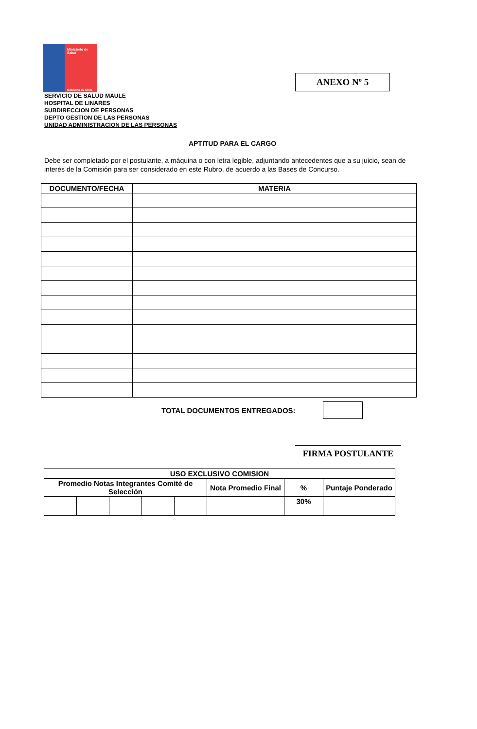Ministerio de Salud
Gobierno de Chile
ANEXO Nº 5
SERVICIO DE SALUD MAULE
HOSPITAL DE LINARES
SUBDIRECCION DE PERSONAS
DEPTO GESTION DE LAS PERSONAS
UNIDAD ADMINISTRACION DE LAS PERSONAS
APTITUD PARA EL CARGO
Debe ser completado por el postulante, a máquina o con letra legible, adjuntando antecedentes que a su juicio, sean de interés de la Comisión para ser considerado en este Rubro, de acuerdo a las Bases de Concurso.
| DOCUMENTO/FECHA | MATERIA |
| --- | --- |
TOTAL DOCUMENTOS ENTREGADOS:
FIRMA POSTULANTE
| USO EXCLUSIVO COMISION | | | | | | | |
| --- | --- | --- | --- | --- | --- | --- | --- |
| Promedio Notas Integrantes Comité de Selección | | | | | Nota Promedio Final | % | Puntaje Ponderado |
| | | | | | | 30% | |